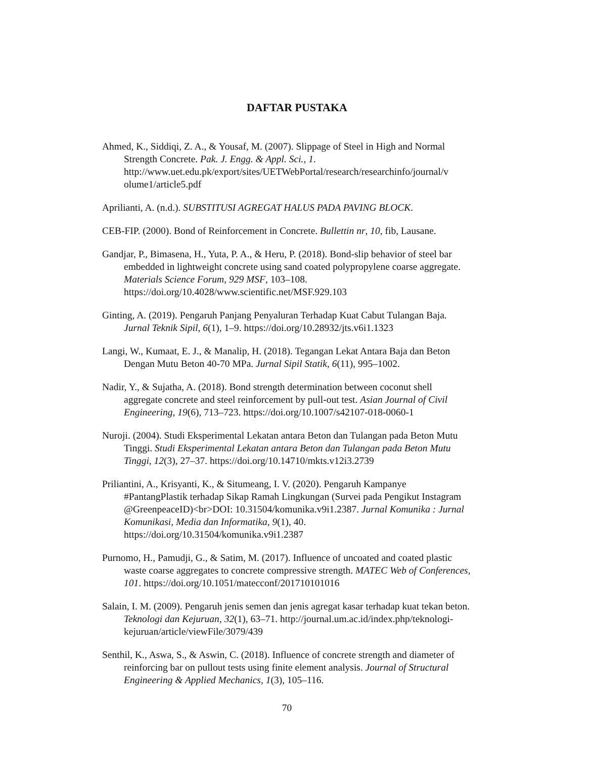DAFTAR PUSTAKA
Ahmed, K., Siddiqi, Z. A., & Yousaf, M. (2007). Slippage of Steel in High and Normal Strength Concrete. Pak. J. Engg. & Appl. Sci., 1. http://www.uet.edu.pk/export/sites/UETWebPortal/research/researchinfo/journal/v olume1/article5.pdf
Aprilianti, A. (n.d.). SUBSTITUSI AGREGAT HALUS PADA PAVING BLOCK.
CEB-FIP. (2000). Bond of Reinforcement in Concrete. Bullettin nr, 10, fib, Lausane.
Gandjar, P., Bimasena, H., Yuta, P. A., & Heru, P. (2018). Bond-slip behavior of steel bar embedded in lightweight concrete using sand coated polypropylene coarse aggregate. Materials Science Forum, 929 MSF, 103–108. https://doi.org/10.4028/www.scientific.net/MSF.929.103
Ginting, A. (2019). Pengaruh Panjang Penyaluran Terhadap Kuat Cabut Tulangan Baja. Jurnal Teknik Sipil, 6(1), 1–9. https://doi.org/10.28932/jts.v6i1.1323
Langi, W., Kumaat, E. J., & Manalip, H. (2018). Tegangan Lekat Antara Baja dan Beton Dengan Mutu Beton 40-70 MPa. Jurnal Sipil Statik, 6(11), 995–1002.
Nadir, Y., & Sujatha, A. (2018). Bond strength determination between coconut shell aggregate concrete and steel reinforcement by pull-out test. Asian Journal of Civil Engineering, 19(6), 713–723. https://doi.org/10.1007/s42107-018-0060-1
Nuroji. (2004). Studi Eksperimental Lekatan antara Beton dan Tulangan pada Beton Mutu Tinggi. Studi Eksperimental Lekatan antara Beton dan Tulangan pada Beton Mutu Tinggi, 12(3), 27–37. https://doi.org/10.14710/mkts.v12i3.2739
Priliantini, A., Krisyanti, K., & Situmeang, I. V. (2020). Pengaruh Kampanye #PantangPlastik terhadap Sikap Ramah Lingkungan (Survei pada Pengikut Instagram @GreenpeaceID)<br>DOI: 10.31504/komunika.v9i1.2387. Jurnal Komunika : Jurnal Komunikasi, Media dan Informatika, 9(1), 40. https://doi.org/10.31504/komunika.v9i1.2387
Purnomo, H., Pamudji, G., & Satim, M. (2017). Influence of uncoated and coated plastic waste coarse aggregates to concrete compressive strength. MATEC Web of Conferences, 101. https://doi.org/10.1051/matecconf/201710101016
Salain, I. M. (2009). Pengaruh jenis semen dan jenis agregat kasar terhadap kuat tekan beton. Teknologi dan Kejuruan, 32(1), 63–71. http://journal.um.ac.id/index.php/teknologi-kejuruan/article/viewFile/3079/439
Senthil, K., Aswa, S., & Aswin, C. (2018). Influence of concrete strength and diameter of reinforcing bar on pullout tests using finite element analysis. Journal of Structural Engineering & Applied Mechanics, 1(3), 105–116.
70